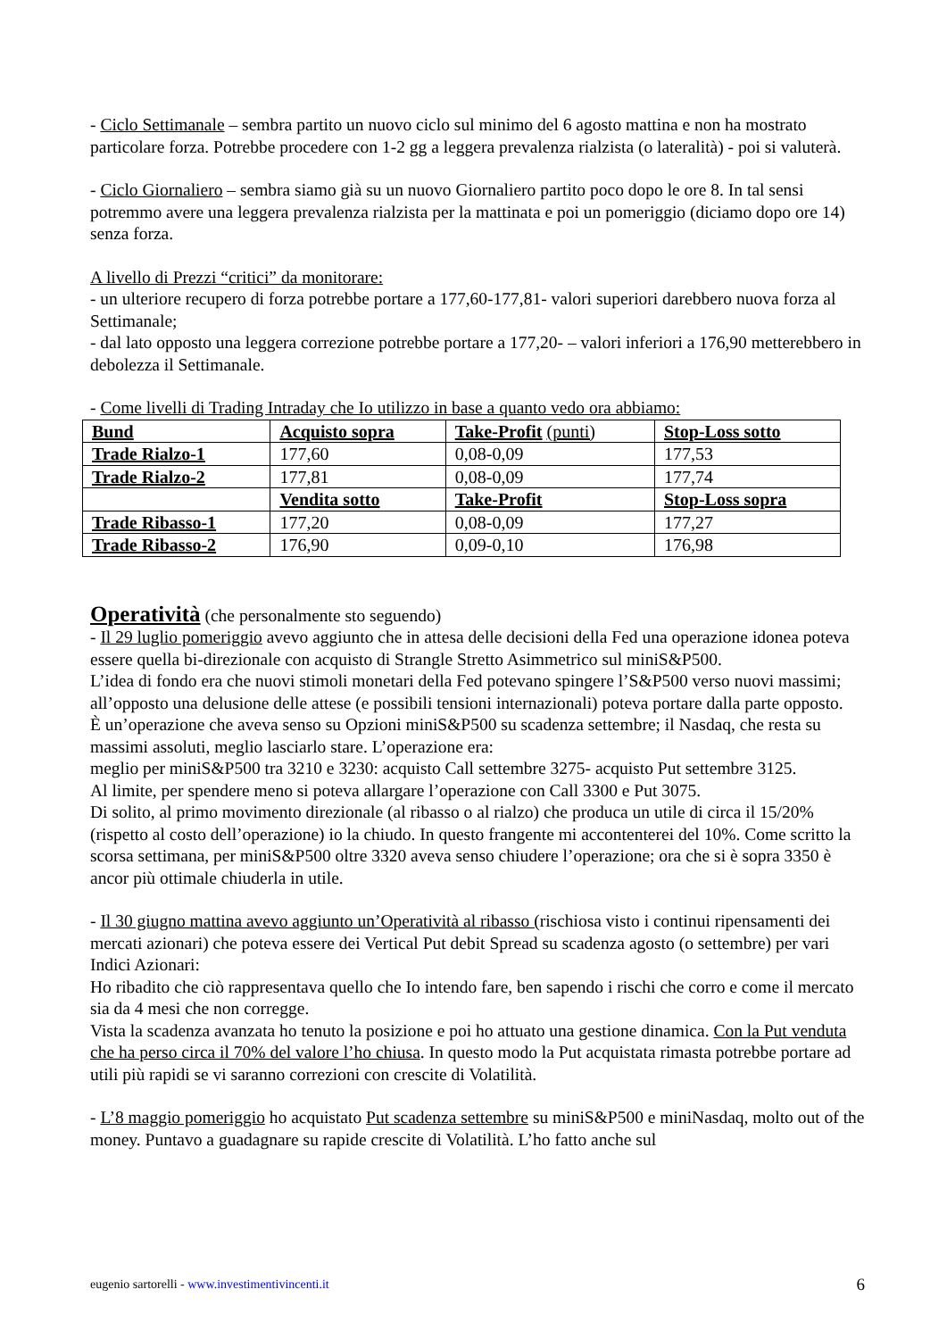- Ciclo Settimanale – sembra partito un nuovo ciclo sul minimo del 6 agosto mattina e non ha mostrato particolare forza. Potrebbe procedere con 1-2 gg a leggera prevalenza rialzista (o lateralità) - poi si valuterà.
- Ciclo Giornaliero – sembra siamo già su un nuovo Giornaliero partito poco dopo le ore 8. In tal sensi potremmo avere una leggera prevalenza rialzista per la mattinata e poi un pomeriggio (diciamo dopo ore 14) senza forza.
A livello di Prezzi “critici” da monitorare:
- un ulteriore recupero di forza potrebbe portare a 177,60-177,81- valori superiori darebbero nuova forza al Settimanale;
- dal lato opposto una leggera correzione potrebbe portare a 177,20- – valori inferiori a 176,90 metterebbero in debolezza il Settimanale.
- Come livelli di Trading Intraday che Io utilizzo in base a quanto vedo ora abbiamo:
| Bund | Acquisto sopra | Take-Profit (punti) | Stop-Loss sotto |
| Trade Rialzo-1 | 177,60 | 0,08-0,09 | 177,53 |
| Trade Rialzo-2 | 177,81 | 0,08-0,09 | 177,74 |
| | Vendita sotto | Take-Profit | Stop-Loss sopra |
| Trade Ribasso-1 | 177,20 | 0,08-0,09 | 177,27 |
| Trade Ribasso-2 | 176,90 | 0,09-0,10 | 176,98 |
Operatività
(che personalmente sto seguendo)
- Il 29 luglio pomeriggio avevo aggiunto che in attesa delle decisioni della Fed una operazione idonea poteva essere quella bi-direzionale con acquisto di Strangle Stretto Asimmetrico sul miniS&P500.
L’idea di fondo era che nuovi stimoli monetari della Fed potevano spingere l’S&P500 verso nuovi massimi; all’opposto una delusione delle attese (e possibili tensioni internazionali) poteva portare dalla parte opposto.
È un’operazione che aveva senso su Opzioni miniS&P500 su scadenza settembre; il Nasdaq, che resta su massimi assoluti, meglio lasciarlo stare. L’operazione era:
meglio per miniS&P500 tra 3210 e 3230: acquisto Call settembre 3275- acquisto Put settembre 3125.
Al limite, per spendere meno si poteva allargare l’operazione con Call 3300 e Put 3075.
Di solito, al primo movimento direzionale (al ribasso o al rialzo) che produca un utile di circa il 15/20% (rispetto al costo dell’operazione) io la chiudo. In questo frangente mi accontenterei del 10%. Come scritto la scorsa settimana, per miniS&P500 oltre 3320 aveva senso chiudere l’operazione; ora che si è sopra 3350 è ancor più ottimale chiuderla in utile.
- Il 30 giugno mattina avevo aggiunto un’Operatività al ribasso (rischiosa visto i continui ripensamenti dei mercati azionari) che poteva essere dei Vertical Put debit Spread su scadenza agosto (o settembre) per vari Indici Azionari:
Ho ribadito che ciò rappresentava quello che Io intendo fare, ben sapendo i rischi che corro e come il mercato sia da 4 mesi che non corregge.
Vista la scadenza avanzata ho tenuto la posizione e poi ho attuato una gestione dinamica. Con la Put venduta che ha perso circa il 70% del valore l’ho chiusa. In questo modo la Put acquistata rimasta potrebbe portare ad utili più rapidi se vi saranno correzioni con crescite di Volatilità.
- L’8 maggio pomeriggio ho acquistato Put scadenza settembre su miniS&P500 e miniNasdaq, molto out of the money. Puntavo a guadagnare su rapide crescite di Volatilità. L’ho fatto anche sul
eugenio sartorelli - www.investimentivincenti.it 6